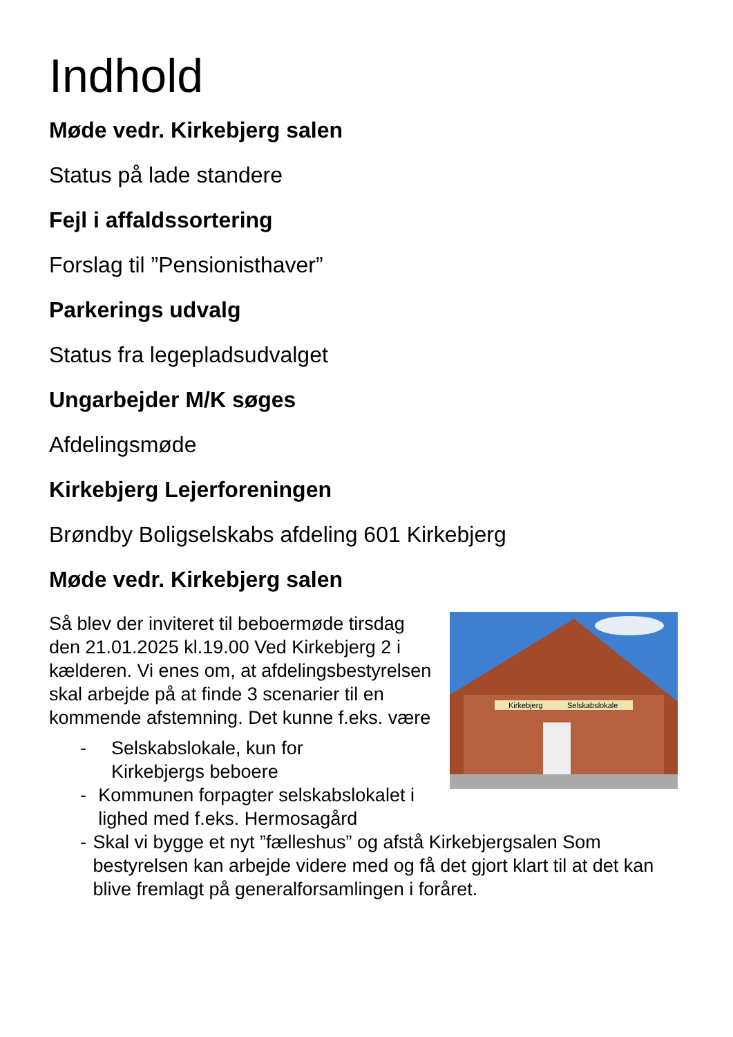Indhold
Møde vedr. Kirkebjerg salen
Status på lade standere
Fejl i affaldssortering
Forslag til ”Pensionisthaver”
Parkerings udvalg
Status fra legepladsudvalget
Ungarbejder M/K søges
Afdelingsmøde
Kirkebjerg Lejerforeningen
Brøndby Boligselskabs afdeling 601 Kirkebjerg
Møde vedr. Kirkebjerg salen
Kirkebjerg
Selskabslokale
Så blev der inviteret til beboermøde tirsdag den 21.01.2025 kl.19.00 Ved Kirkebjerg 2 i kælderen. Vi enes om, at afdelingsbestyrelsen skal arbejde på at finde 3 scenarier til en kommende afstemning. Det kunne f.eks. være
- Selskabslokale, kun for
Kirkebjergs beboere
- Kommunen forpagter selskabslokalet i lighed med f.eks. Hermosagård
- Skal vi bygge et nyt ”fælleshus” og afstå Kirkebjergsalen Som bestyrelsen kan arbejde videre med og få det gjort klart til at det kan blive fremlagt på generalforsamlingen i foråret.